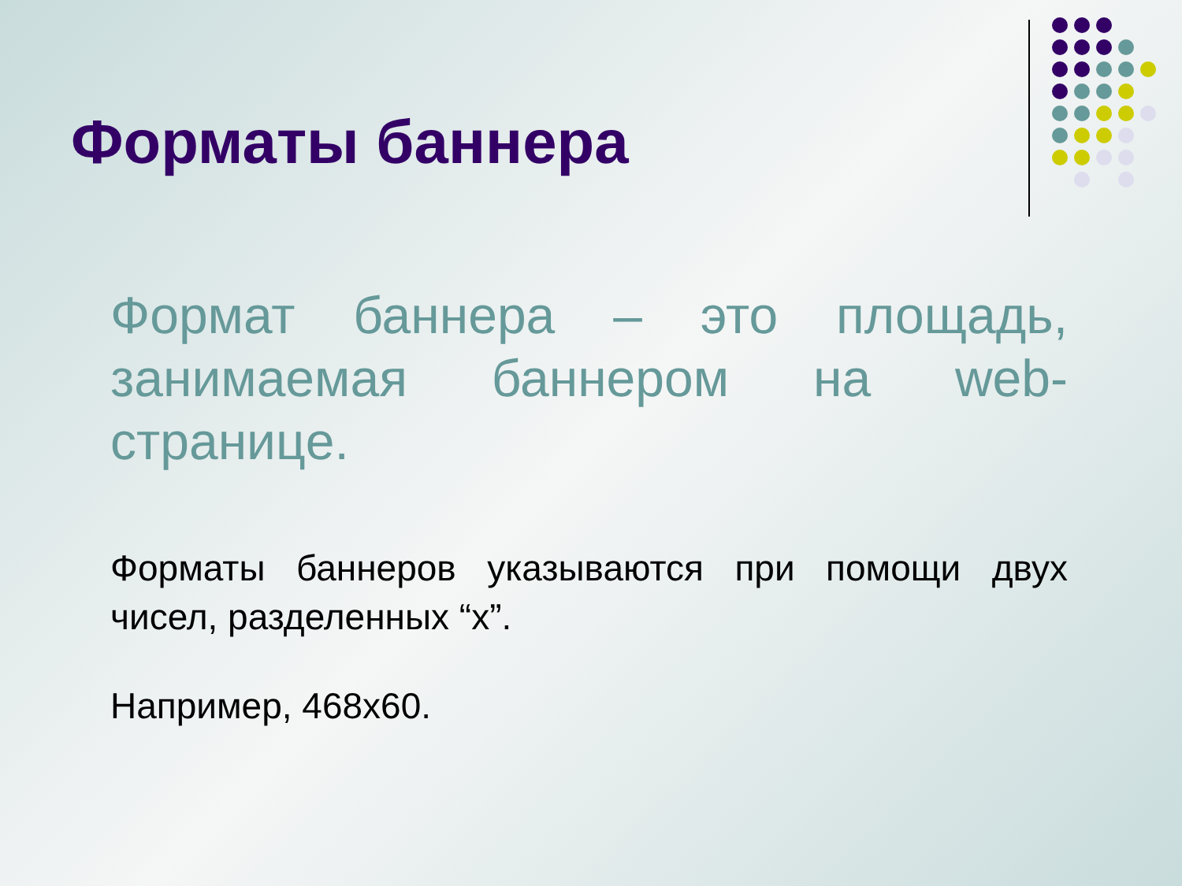Форматы баннера
Формат баннера – это площадь, занимаемая баннером на web-страницe.
Форматы баннеров указываются при помощи двух чисел, разделенных “x”.
Например, 468x60.